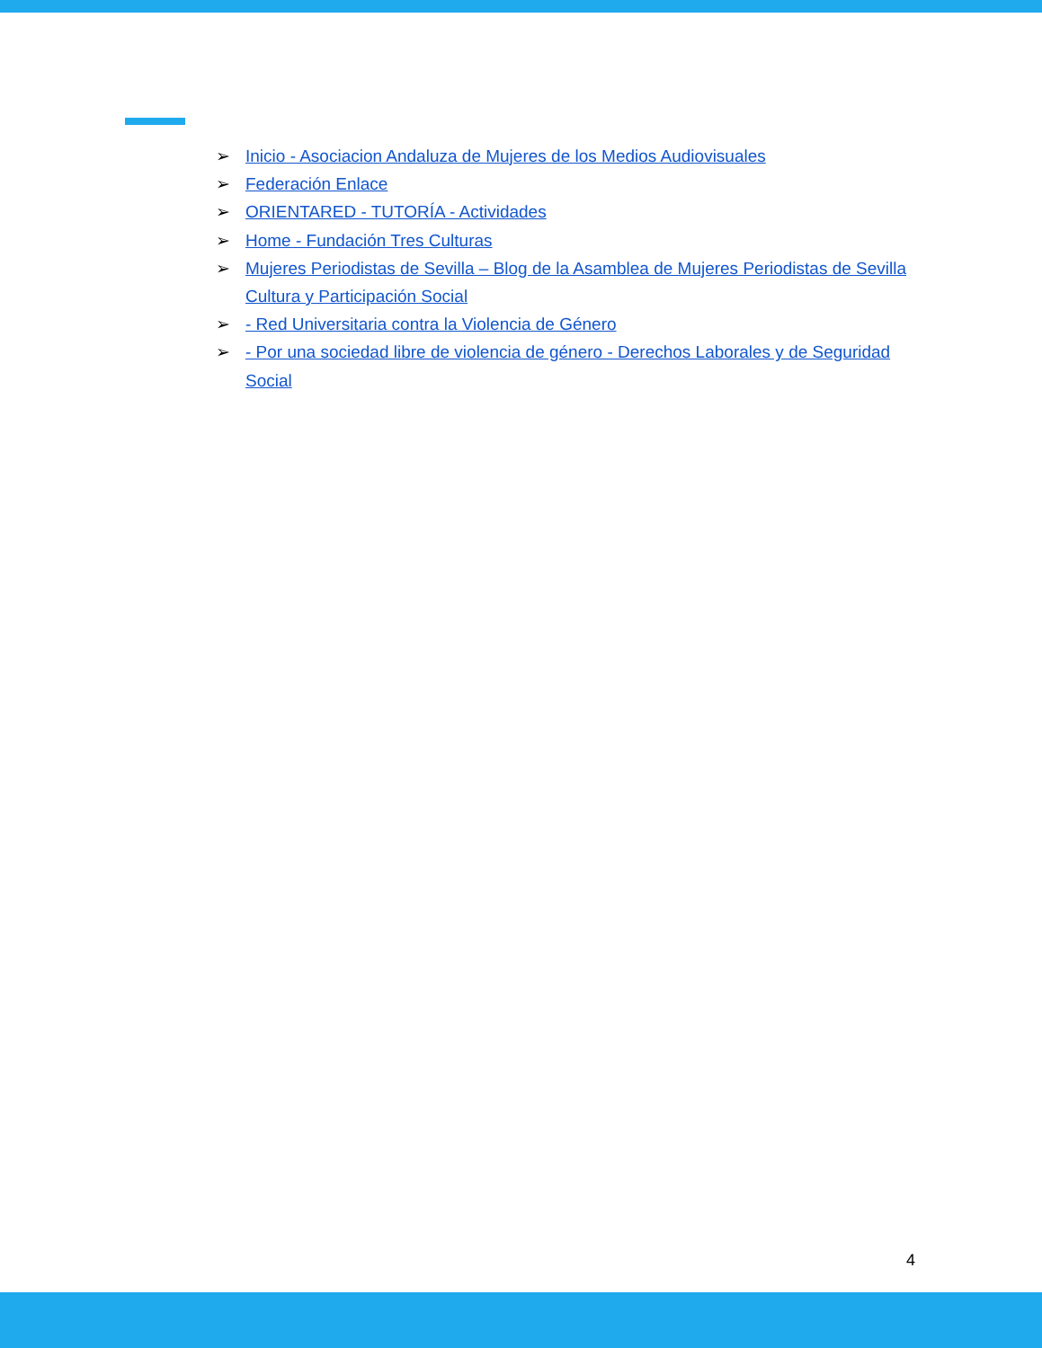➢ Inicio - Asociacion Andaluza de Mujeres de los Medios Audiovisuales
➢ Federación Enlace
➢ ORIENTARED - TUTORÍA - Actividades
➢ Home - Fundación Tres Culturas
➢ Mujeres Periodistas de Sevilla – Blog de la Asamblea de Mujeres Periodistas de Sevilla Cultura y Participación Social
➢ - Red Universitaria contra la Violencia de Género
➢ - Por una sociedad libre de violencia de género - Derechos Laborales y de Seguridad Social
4